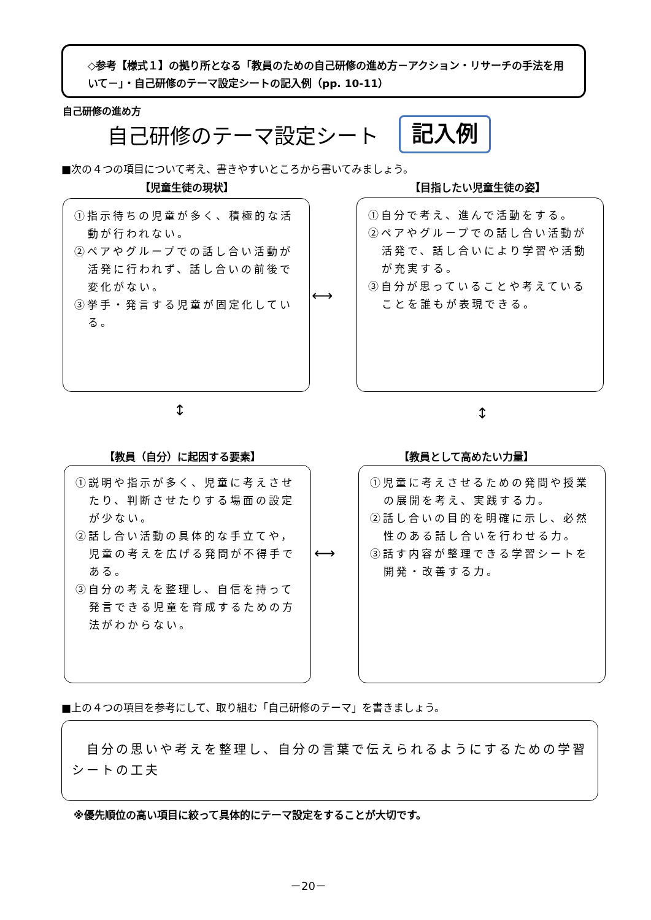◇参考【様式１】の拠り所となる「教員のための自己研修の進め方－アクション・リサーチの手法を用いて－」・自己研修のテーマ設定シートの記入例（pp. 10-11）
自己研修の進め方
自己研修のテーマ設定シート 記入例
■次の４つの項目について考え、書きやすいところから書いてみましょう。
【児童生徒の現状】 【目指したい児童生徒の姿】
①指示待ちの児童が多く、積極的な活動が行われない。
②ペアやグループでの話し合い活動が活発に行われず、話し合いの前後で変化がない。
③挙手・発言する児童が固定化している。
⟷
①自分で考え、進んで活動をする。
②ペアやグループでの話し合い活動が活発で、話し合いにより学習や活動が充実する。
③自分が思っていることや考えていることを誰もが表現できる。
↕ ↕
【教員（自分）に起因する要素】 【教員として高めたい力量】
①説明や指示が多く、児童に考えさせたり、判断させたりする場面の設定が少ない。
②話し合い活動の具体的な手立てや，児童の考えを広げる発問が不得手である。
③自分の考えを整理し、自信を持って発言できる児童を育成するための方法がわからない。
⟷
①児童に考えさせるための発問や授業の展開を考え、実践する力。
②話し合いの目的を明確に示し、必然性のある話し合いを行わせる力。
③話す内容が整理できる学習シートを開発・改善する力。
■上の４つの項目を参考にして、取り組む「自己研修のテーマ」を書きましょう。
　自分の思いや考えを整理し、自分の言葉で伝えられるようにするための学習シートの工夫
※優先順位の高い項目に絞って具体的にテーマ設定をすることが大切です。
－20－